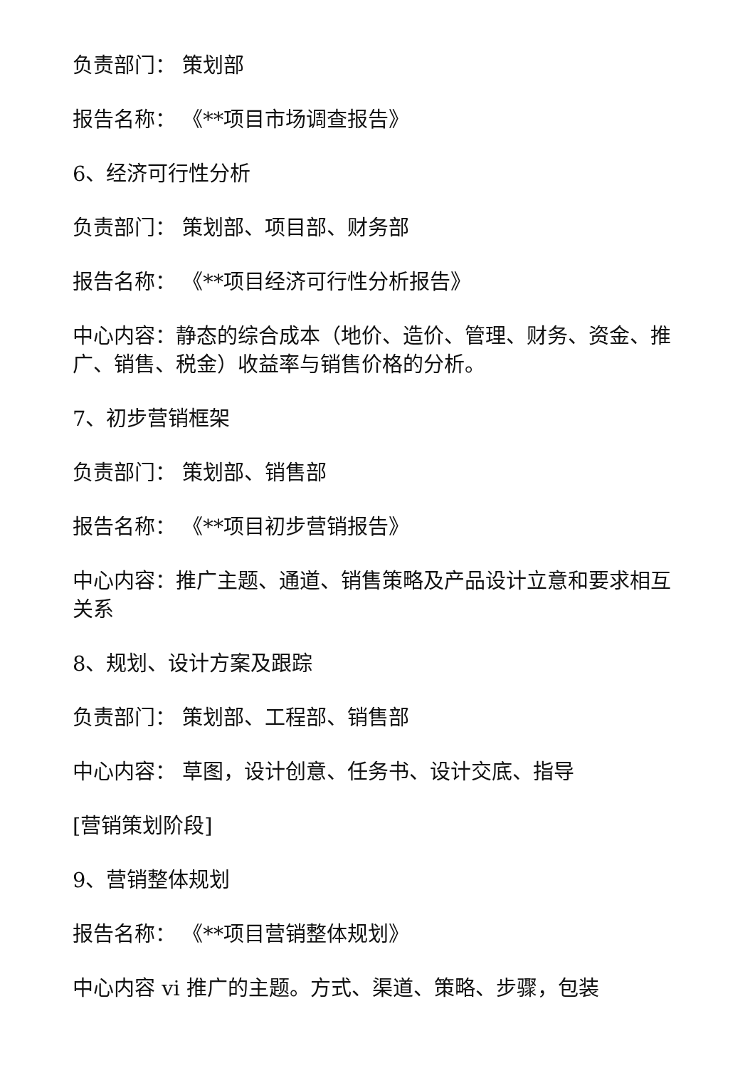负责部门： 策划部
报告名称： 《**项目市场调查报告》
6、经济可行性分析
负责部门： 策划部、项目部、财务部
报告名称： 《**项目经济可行性分析报告》
中心内容：静态的综合成本（地价、造价、管理、财务、资金、推广、销售、税金）收益率与销售价格的分析。
7、初步营销框架
负责部门： 策划部、销售部
报告名称： 《**项目初步营销报告》
中心内容：推广主题、通道、销售策略及产品设计立意和要求相互关系
8、规划、设计方案及跟踪
负责部门： 策划部、工程部、销售部
中心内容： 草图，设计创意、任务书、设计交底、指导
[营销策划阶段]
9、营销整体规划
报告名称： 《**项目营销整体规划》
中心内容 vi 推广的主题。方式、渠道、策略、步骤，包装